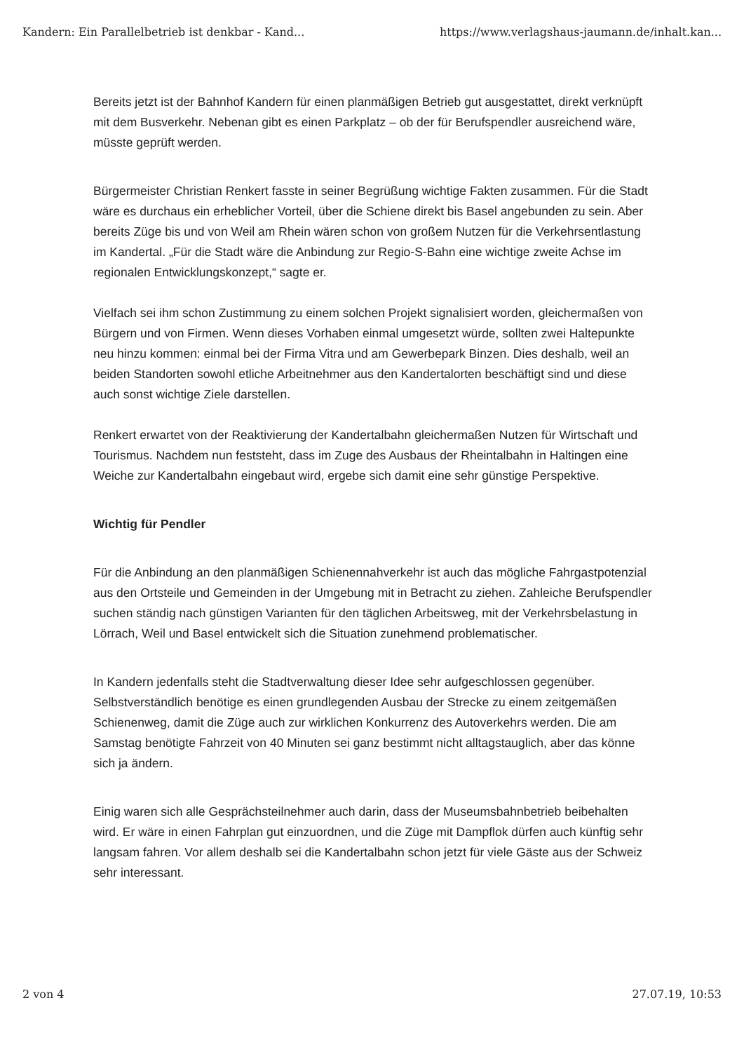Kandern: Ein Parallelbetrieb ist denkbar - Kand... https://www.verlagshaus-jaumann.de/inhalt.kan...
Bereits jetzt ist der Bahnhof Kandern für einen planmäßigen Betrieb gut ausgestattet, direkt verknüpft mit dem Busverkehr. Nebenan gibt es einen Parkplatz – ob der für Berufspendler ausreichend wäre, müsste geprüft werden.
Bürgermeister Christian Renkert fasste in seiner Begrüßung wichtige Fakten zusammen. Für die Stadt wäre es durchaus ein erheblicher Vorteil, über die Schiene direkt bis Basel angebunden zu sein. Aber bereits Züge bis und von Weil am Rhein wären schon von großem Nutzen für die Verkehrsentlastung im Kandertal. „Für die Stadt wäre die Anbindung zur Regio-S-Bahn eine wichtige zweite Achse im regionalen Entwicklungskonzept,“ sagte er.
Vielfach sei ihm schon Zustimmung zu einem solchen Projekt signalisiert worden, gleichermaßen von Bürgern und von Firmen. Wenn dieses Vorhaben einmal umgesetzt würde, sollten zwei Haltepunkte neu hinzu kommen: einmal bei der Firma Vitra und am Gewerbepark Binzen. Dies deshalb, weil an beiden Standorten sowohl etliche Arbeitnehmer aus den Kandertalorten beschäftigt sind und diese auch sonst wichtige Ziele darstellen.
Renkert erwartet von der Reaktivierung der Kandertalbahn gleichermaßen Nutzen für Wirtschaft und Tourismus. Nachdem nun feststeht, dass im Zuge des Ausbaus der Rheintalbahn in Haltingen eine Weiche zur Kandertalbahn eingebaut wird, ergebe sich damit eine sehr günstige Perspektive.
Wichtig für Pendler
Für die Anbindung an den planmäßigen Schienennahverkehr ist auch das mögliche Fahrgastpotenzial aus den Ortsteile und Gemeinden in der Umgebung mit in Betracht zu ziehen. Zahleiche Berufspendler suchen ständig nach günstigen Varianten für den täglichen Arbeitsweg, mit der Verkehrsbelastung in Lörrach, Weil und Basel entwickelt sich die Situation zunehmend problematischer.
In Kandern jedenfalls steht die Stadtverwaltung dieser Idee sehr aufgeschlossen gegenüber. Selbstverständlich benötige es einen grundlegenden Ausbau der Strecke zu einem zeitgemäßen Schienenweg, damit die Züge auch zur wirklichen Konkurrenz des Autoverkehrs werden. Die am Samstag benötigte Fahrzeit von 40 Minuten sei ganz bestimmt nicht alltagstauglich, aber das könne sich ja ändern.
Einig waren sich alle Gesprächsteilnehmer auch darin, dass der Museumsbahnbetrieb beibehalten wird. Er wäre in einen Fahrplan gut einzuordnen, und die Züge mit Dampflok dürfen auch künftig sehr langsam fahren. Vor allem deshalb sei die Kandertalbahn schon jetzt für viele Gäste aus der Schweiz sehr interessant.
2 von 4 27.07.19, 10:53